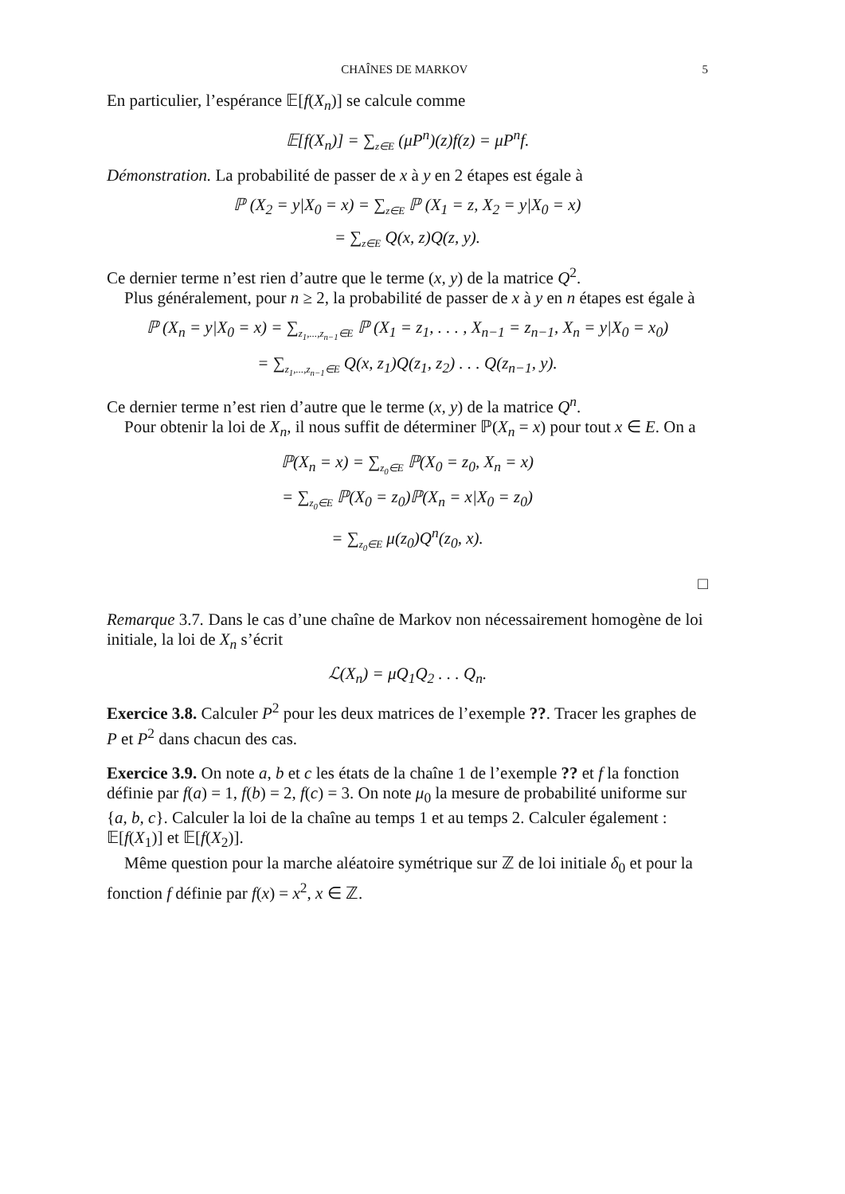CHAÎNES DE MARKOV 5
En particulier, l’espérance 𝔼[f(X<sub>n</sub>)] se calcule comme
𝔼[f(X<sub>n</sub>)] = ∑<sub>z∈E</sub> (μP<sup>n</sup>)(z)f(z) = μP<sup>n</sup>f.
Démonstration. La probabilité de passer de x à y en 2 étapes est égale à
ℙ (X<sub>2</sub> = y|X<sub>0</sub> = x) = ∑<sub>z∈E</sub> ℙ (X<sub>1</sub> = z, X<sub>2</sub> = y|X<sub>0</sub> = x)
= ∑<sub>z∈E</sub> Q(x, z)Q(z, y).
Ce dernier terme n’est rien d’autre que le terme (x, y) de la matrice Q<sup>2</sup>.
Plus généralement, pour n ≥ 2, la probabilité de passer de x à y en n étapes est égale à
ℙ (X<sub>n</sub> = y|X<sub>0</sub> = x) = ∑<sub>z<sub>1</sub>,...,z<sub>n−1</sub>∈E</sub> ℙ (X<sub>1</sub> = z<sub>1</sub>, . . . , X<sub>n−1</sub> = z<sub>n−1</sub>, X<sub>n</sub> = y|X<sub>0</sub> = x<sub>0</sub>)
= ∑<sub>z<sub>1</sub>,...,z<sub>n−1</sub>∈E</sub> Q(x, z<sub>1</sub>)Q(z<sub>1</sub>, z<sub>2</sub>) . . . Q(z<sub>n−1</sub>, y).
Ce dernier terme n’est rien d’autre que le terme (x, y) de la matrice Q<sup>n</sup>.
Pour obtenir la loi de X<sub>n</sub>, il nous suffit de déterminer ℙ(X<sub>n</sub> = x) pour tout x ∈ E. On a
ℙ(X<sub>n</sub> = x) = ∑<sub>z<sub>0</sub>∈E</sub> ℙ(X<sub>0</sub> = z<sub>0</sub>, X<sub>n</sub> = x)
= ∑<sub>z<sub>0</sub>∈E</sub> ℙ(X<sub>0</sub> = z<sub>0</sub>)ℙ(X<sub>n</sub> = x|X<sub>0</sub> = z<sub>0</sub>)
= ∑<sub>z<sub>0</sub>∈E</sub> μ(z<sub>0</sub>)Q<sup>n</sup>(z<sub>0</sub>, x).
□
Remarque 3.7. Dans le cas d’une chaîne de Markov non nécessairement homogène de loi initiale, la loi de X<sub>n</sub> s’écrit
ℒ(X<sub>n</sub>) = μQ<sub>1</sub>Q<sub>2</sub> . . . Q<sub>n</sub>.
Exercice 3.8. Calculer P<sup>2</sup> pour les deux matrices de l’exemple ??. Tracer les graphes de P et P<sup>2</sup> dans chacun des cas.
Exercice 3.9. On note a, b et c les états de la chaîne 1 de l’exemple ?? et f la fonction définie par f(a) = 1, f(b) = 2, f(c) = 3. On note μ<sub>0</sub> la mesure de probabilité uniforme sur {a, b, c}. Calculer la loi de la chaîne au temps 1 et au temps 2. Calculer également : 𝔼[f(X<sub>1</sub>)] et 𝔼[f(X<sub>2</sub>)].
Même question pour la marche aléatoire symétrique sur ℤ de loi initiale δ<sub>0</sub> et pour la fonction f définie par f(x) = x<sup>2</sup>, x ∈ ℤ.